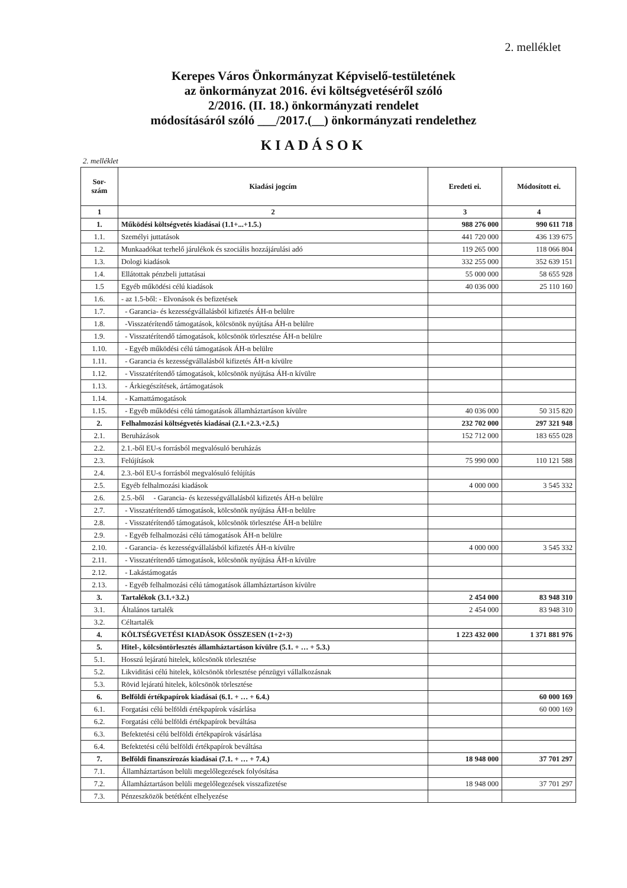2. melléklet
Kerepes Város Önkormányzat Képviselő-testületének
az önkormányzat 2016. évi költségvetéséről szóló
2/2016. (II. 18.) önkormányzati rendelet
módosításáról szóló ___/2017.(__) önkormányzati rendelethez
KIADÁSOK
2. melléklet
| Sor- szám | Kiadási jogcím | Eredeti ei. | Módosított ei. |
| --- | --- | --- | --- |
| 1 | 2 | 3 | 4 |
| 1. | Működési költségvetés kiadásai (1.1+...+1.5.) | 988 276 000 | 990 611 718 |
| 1.1. | Személyi juttatások | 441 720 000 | 436 139 675 |
| 1.2. | Munkaadókat terhelő járulékok és szociális hozzájárulási adó | 119 265 000 | 118 066 804 |
| 1.3. | Dologi kiadások | 332 255 000 | 352 639 151 |
| 1.4. | Ellátottak pénzbeli juttatásai | 55 000 000 | 58 655 928 |
| 1.5 | Egyéb működési célú kiadások | 40 036 000 | 25 110 160 |
| 1.6. | - az 1.5-ből: - Elvonások és befizetések | | |
| 1.7. | - Garancia- és kezességvállalásból kifizetés ÁH-n belülre | | |
| 1.8. | -Visszatérítendő támogatások, kölcsönök nyújtása ÁH-n belülre | | |
| 1.9. | - Visszatérítendő támogatások, kölcsönök törlesztése ÁH-n belülre | | |
| 1.10. | - Egyéb működési célú támogatások ÁH-n belülre | | |
| 1.11. | - Garancia és kezességvállalásból kifizetés ÁH-n kívülre | | |
| 1.12. | - Visszatérítendő támogatások, kölcsönök nyújtása ÁH-n kívülre | | |
| 1.13. | - Árkiegészítések, ártámogatások | | |
| 1.14. | - Kamattámogatások | | |
| 1.15. | - Egyéb működési célú támogatások államháztartáson kívülre | 40 036 000 | 50 315 820 |
| 2. | Felhalmozási költségvetés kiadásai (2.1.+2.3.+2.5.) | 232 702 000 | 297 321 948 |
| 2.1. | Beruházások | 152 712 000 | 183 655 028 |
| 2.2. | 2.1.-ből EU-s forrásból megvalósuló beruházás | | |
| 2.3. | Felújítások | 75 990 000 | 110 121 588 |
| 2.4. | 2.3.-ból EU-s forrásból megvalósuló felújítás | | |
| 2.5. | Egyéb felhalmozási kiadások | 4 000 000 | 3 545 332 |
| 2.6. | 2.5.-ből - Garancia- és kezességvállalásból kifizetés ÁH-n belülre | | |
| 2.7. | - Visszatérítendő támogatások, kölcsönök nyújtása ÁH-n belülre | | |
| 2.8. | - Visszatérítendő támogatások, kölcsönök törlesztése ÁH-n belülre | | |
| 2.9. | - Egyéb felhalmozási célú támogatások ÁH-n belülre | | |
| 2.10. | - Garancia- és kezességvállalásból kifizetés ÁH-n kívülre | 4 000 000 | 3 545 332 |
| 2.11. | - Visszatérítendő támogatások, kölcsönök nyújtása ÁH-n kívülre | | |
| 2.12. | - Lakástámogatás | | |
| 2.13. | - Egyéb felhalmozási célú támogatások államháztartáson kívülre | | |
| 3. | Tartalékok (3.1.+3.2.) | 2 454 000 | 83 948 310 |
| 3.1. | Általános tartalék | 2 454 000 | 83 948 310 |
| 3.2. | Céltartalék | | |
| 4. | KÖLTSÉGVETÉSI KIADÁSOK ÖSSZESEN (1+2+3) | 1 223 432 000 | 1 371 881 976 |
| 5. | Hitel-, kölcsöntörlesztés államháztartáson kívülre (5.1. + … + 5.3.) | | |
| 5.1. | Hosszú lejáratú hitelek, kölcsönök törlesztése | | |
| 5.2. | Likviditási célú hitelek, kölcsönök törlesztése pénzügyi vállalkozásnak | | |
| 5.3. | Rövid lejáratú hitelek, kölcsönök törlesztése | | |
| 6. | Belföldi értékpapírok kiadásai (6.1. + … + 6.4.) | | 60 000 169 |
| 6.1. | Forgatási célú belföldi értékpapírok vásárlása | | 60 000 169 |
| 6.2. | Forgatási célú belföldi értékpapírok beváltása | | |
| 6.3. | Befektetési célú belföldi értékpapírok vásárlása | | |
| 6.4. | Befektetési célú belföldi értékpapírok beváltása | | |
| 7. | Belföldi finanszírozás kiadásai (7.1. + … + 7.4.) | 18 948 000 | 37 701 297 |
| 7.1. | Államháztartáson belüli megelőlegezések folyósítása | | |
| 7.2. | Államháztartáson belüli megelőlegezések visszafizetése | 18 948 000 | 37 701 297 |
| 7.3. | Pénzeszközök betétként elhelyezése | | |